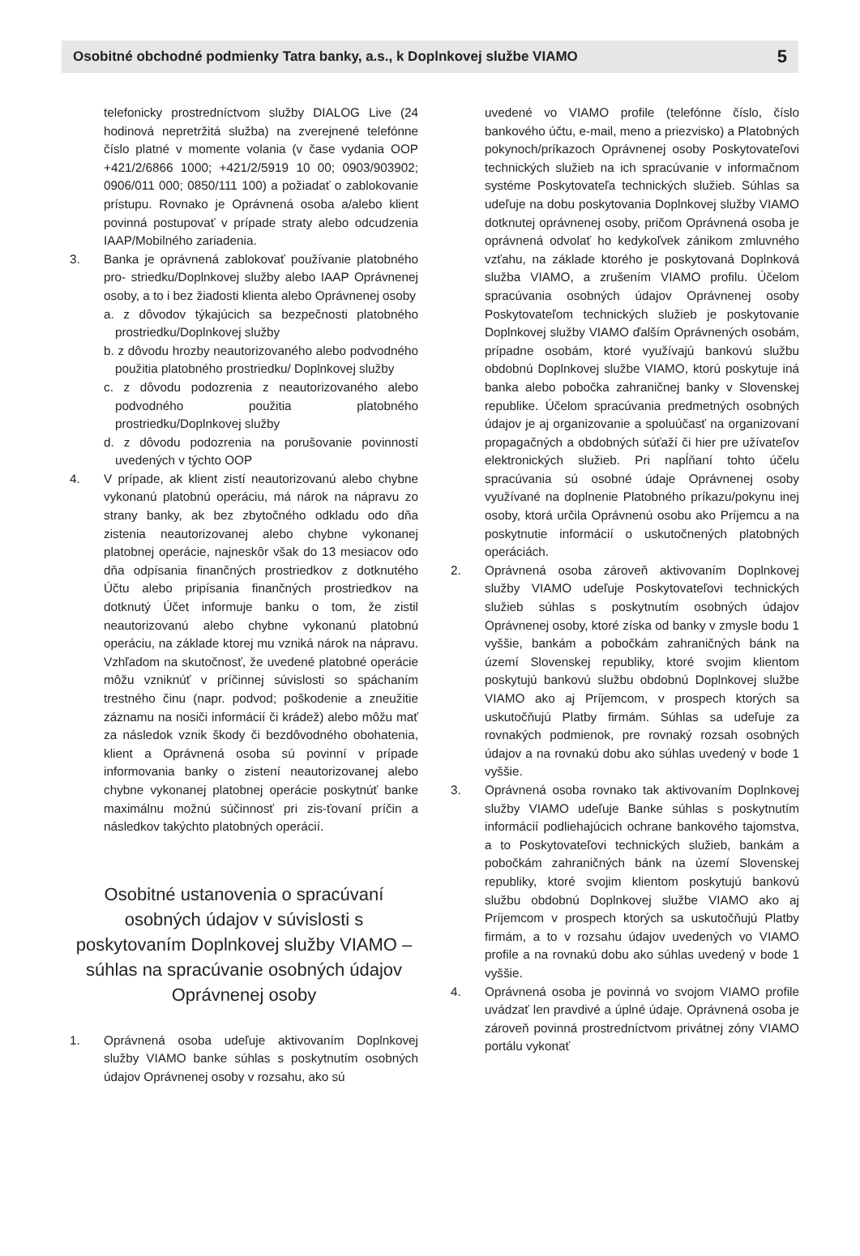Osobitné obchodné podmienky Tatra banky, a.s., k Doplnkovej službe VIAMO 5
telefonicky prostredníctvom služby DIALOG Live (24 hodinová nepretržitá služba) na zverejnené telefónne číslo platné v momente volania (v čase vydania OOP +421/2/6866 1000; +421/2/5919 10 00; 0903/903902; 0906/011 000; 0850/111 100) a požiadať o zablokovanie prístupu. Rovnako je Oprávnená osoba a/alebo klient povinná postupovať v prípade straty alebo odcudzenia IAAP/Mobilného zariadenia.
3. Banka je oprávnená zablokovať používanie platobného pro- striedku/Doplnkovej služby alebo IAAP Oprávnenej osoby, a to i bez žiadosti klienta alebo Oprávnenej osoby
a. z dôvodov týkajúcich sa bezpečnosti platobného prostriedku/Doplnkovej služby
b. z dôvodu hrozby neautorizovaného alebo podvodného použitia platobného prostriedku/ Doplnkovej služby
c. z dôvodu podozrenia z neautorizovaného alebo podvodného použitia platobného prostriedku/Doplnkovej služby
d. z dôvodu podozrenia na porušovanie povinností uvedených v týchto OOP
4. V prípade, ak klient zistí neautorizovanú alebo chybne vykonanú platobnú operáciu, má nárok na nápravu zo strany banky, ak bez zbytočného odkladu odo dňa zistenia neautorizovanej alebo chybne vykonanej platobnej operácie, najneskôr však do 13 mesiacov odo dňa odpísania finančných prostriedkov z dotknutého Účtu alebo pripísania finančných prostriedkov na dotknutý Účet informuje banku o tom, že zistil neautorizovanú alebo chybne vykonanú platobnú operáciu, na základe ktorej mu vzniká nárok na nápravu. Vzhľadom na skutočnosť, že uvedené platobné operácie môžu vzniknúť v príčinnej súvislosti so spáchaním trestného činu (napr. podvod; poškodenie a zneužitie záznamu na nosiči informácií či krádež) alebo môžu mať za následok vznik škody či bezdôvodného obohatenia, klient a Oprávnená osoba sú povinní v prípade informovania banky o zistení neautorizovanej alebo chybne vykonanej platobnej operácie poskytnúť banke maximálnu možnú súčinnosť pri zis-ťovaní príčin a následkov takýchto platobných operácií.
Osobitné ustanovenia o spracúvaní osobných údajov v súvislosti s poskytovaním Doplnkovej služby VIAMO – súhlas na spracúvanie osobných údajov Oprávnenej osoby
1. Oprávnená osoba udeľuje aktivovaním Doplnkovej služby VIAMO banke súhlas s poskytnutím osobných údajov Oprávnenej osoby v rozsahu, ako sú
uvedené vo VIAMO profile (telefónne číslo, číslo bankového účtu, e-mail, meno a priezvisko) a Platobných pokynoch/príkazoch Oprávnenej osoby Poskytovateľovi technických služieb na ich spracúvanie v informačnom systéme Poskytovateľa technických služieb. Súhlas sa udeľuje na dobu poskytovania Doplnkovej služby VIAMO dotknutej oprávnenej osoby, pričom Oprávnená osoba je oprávnená odvolať ho kedykoľvek zánikom zmluvného vzťahu, na základe ktorého je poskytovaná Doplnková služba VIAMO, a zrušením VIAMO profilu. Účelom spracúvania osobných údajov Oprávnenej osoby Poskytovateľom technických služieb je poskytovanie Doplnkovej služby VIAMO ďalším Oprávnených osobám, prípadne osobám, ktoré využívajú bankovú službu obdobnú Doplnkovej službe VIAMO, ktorú poskytuje iná banka alebo pobočka zahraničnej banky v Slovenskej republike. Účelom spracúvania predmetných osobných údajov je aj organizovanie a spoluúčasť na organizovaní propagačných a obdobných súťaží či hier pre užívateľov elektronických služieb. Pri napĺňaní tohto účelu spracúvania sú osobné údaje Oprávnenej osoby využívané na doplnenie Platobného príkazu/pokynu inej osoby, ktorá určila Oprávnenú osobu ako Príjemcu a na poskytnutie informácií o uskutočnených platobných operáciách.
2. Oprávnená osoba zároveň aktivovaním Doplnkovej služby VIAMO udeľuje Poskytovateľovi technických služieb súhlas s poskytnutím osobných údajov Oprávnenej osoby, ktoré získa od banky v zmysle bodu 1 vyššie, bankám a pobočkám zahraničných bánk na území Slovenskej republiky, ktoré svojim klientom poskytujú bankovú službu obdobnú Doplnkovej službe VIAMO ako aj Príjemcom, v prospech ktorých sa uskutočňujú Platby firmám. Súhlas sa udeľuje za rovnakých podmienok, pre rovnaký rozsah osobných údajov a na rovnakú dobu ako súhlas uvedený v bode 1 vyššie.
3. Oprávnená osoba rovnako tak aktivovaním Doplnkovej služby VIAMO udeľuje Banke súhlas s poskytnutím informácií podliehajúcich ochrane bankového tajomstva, a to Poskytovateľovi technických služieb, bankám a pobočkám zahraničných bánk na území Slovenskej republiky, ktoré svojim klientom poskytujú bankovú službu obdobnú Doplnkovej službe VIAMO ako aj Príjemcom v prospech ktorých sa uskutočňujú Platby firmám, a to v rozsahu údajov uvedených vo VIAMO profile a na rovnakú dobu ako súhlas uvedený v bode 1 vyššie.
4. Oprávnená osoba je povinná vo svojom VIAMO profile uvádzať len pravdivé a úplné údaje. Oprávnená osoba je zároveň povinná prostredníctvom privátnej zóny VIAMO portálu vykonať